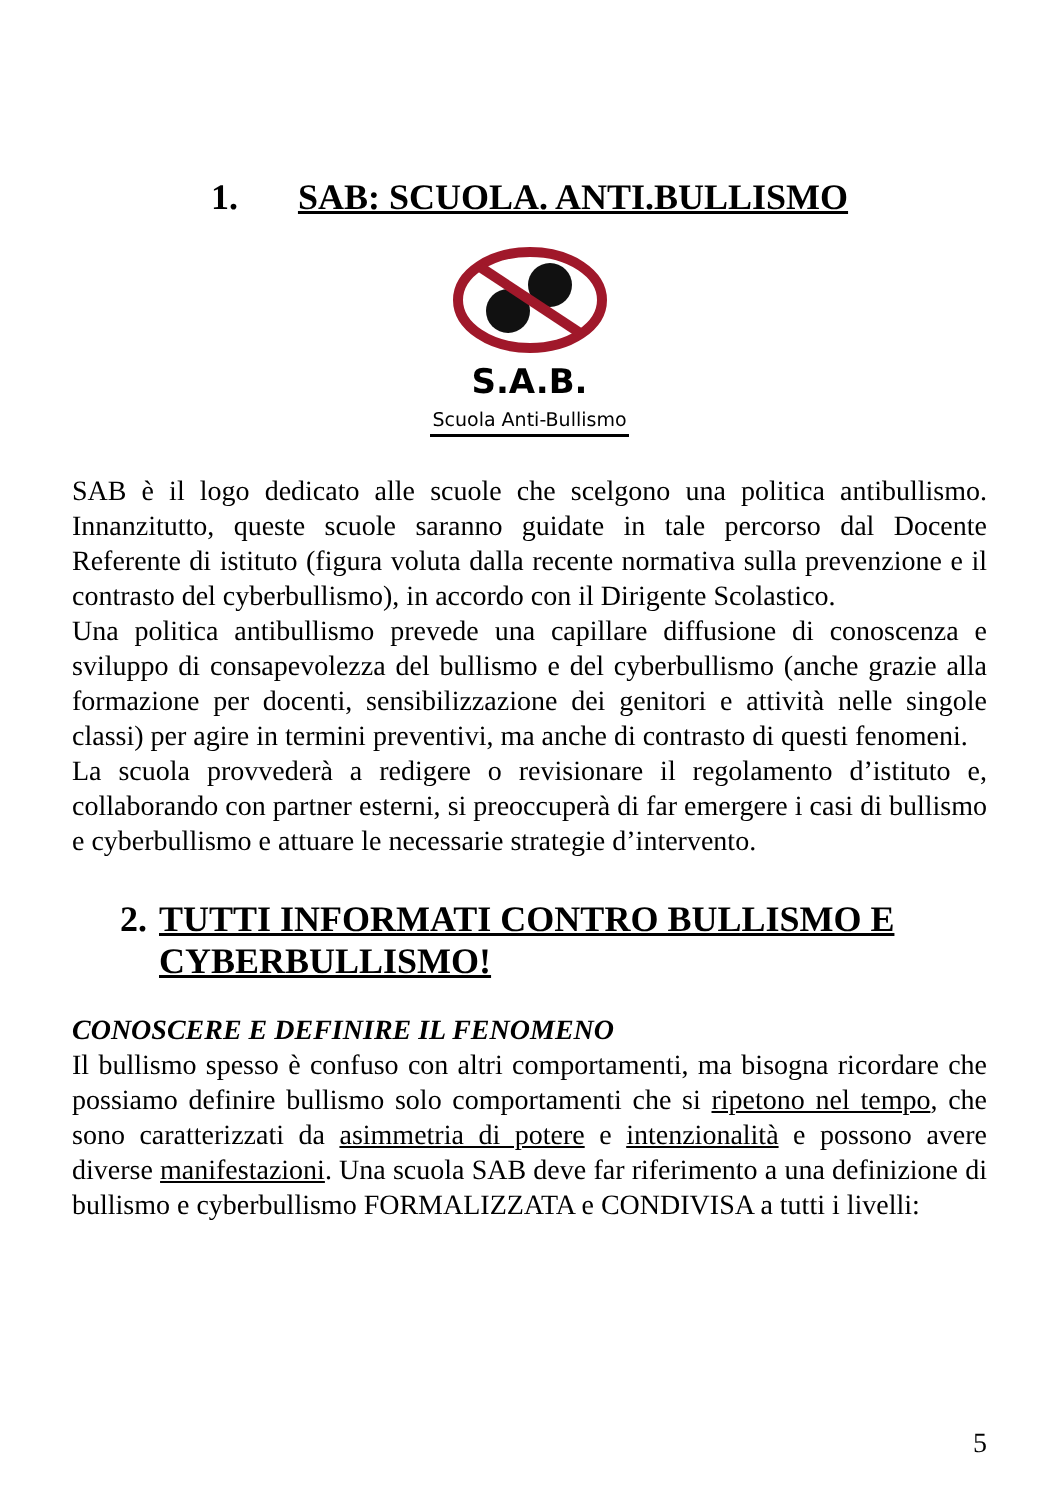1. SAB: SCUOLA. ANTI.BULLISMO
S.A.B.
Scuola Anti-Bullismo
SAB è il logo dedicato alle scuole che scelgono una politica antibullismo. Innanzitutto, queste scuole saranno guidate in tale percorso dal Docente Referente di istituto (figura voluta dalla recente normativa sulla prevenzione e il contrasto del cyberbullismo), in accordo con il Dirigente Scolastico.
Una politica antibullismo prevede una capillare diffusione di conoscenza e sviluppo di consapevolezza del bullismo e del cyberbullismo (anche grazie alla formazione per docenti, sensibilizzazione dei genitori e attività nelle singole classi) per agire in termini preventivi, ma anche di contrasto di questi fenomeni.
La scuola provvederà a redigere o revisionare il regolamento d’istituto e, collaborando con partner esterni, si preoccuperà di far emergere i casi di bullismo e cyberbullismo e attuare le necessarie strategie d’intervento.
2. TUTTI INFORMATI CONTRO BULLISMO E CYBERBULLISMO!
CONOSCERE E DEFINIRE IL FENOMENO
Il bullismo spesso è confuso con altri comportamenti, ma bisogna ricordare che possiamo definire bullismo solo comportamenti che si ripetono nel tempo, che sono caratterizzati da asimmetria di potere e intenzionalità e possono avere diverse manifestazioni. Una scuola SAB deve far riferimento a una definizione di bullismo e cyberbullismo FORMALIZZATA e CONDIVISA a tutti i livelli:
5